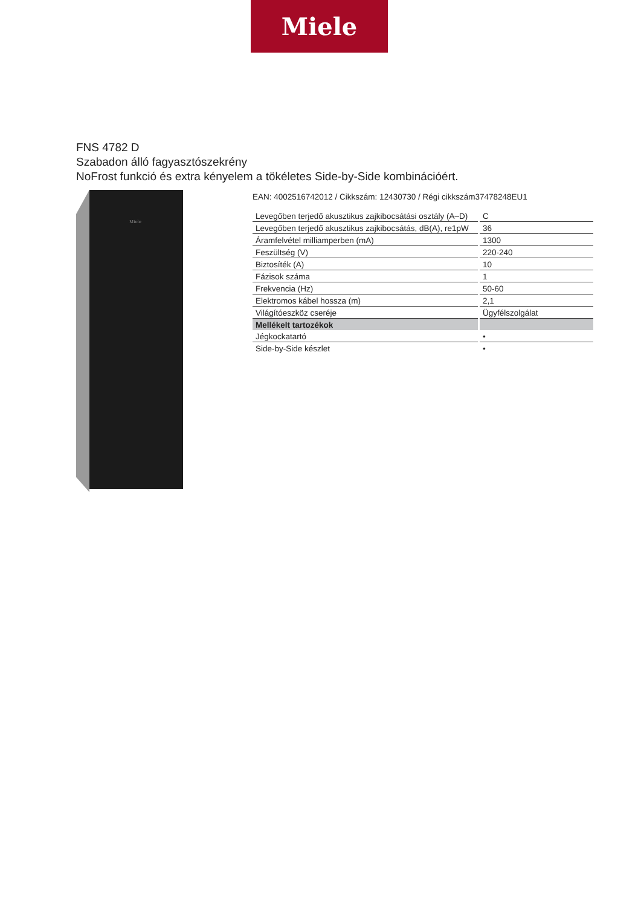Miele
FNS 4782 D
Szabadon álló fagyasztószekrény
NoFrost funkció és extra kényelem a tökéletes Side-by-Side kombinációért.
Miele
EAN: 4002516742012 / Cikkszám: 12430730 / Régi cikkszám37478248EU1
| Levegőben terjedő akusztikus zajkibocsátási osztály (A–D) | C |
| Levegőben terjedő akusztikus zajkibocsátás, dB(A), re1pW | 36 |
| Áramfelvétel milliamperben (mA) | 1300 |
| Feszültség (V) | 220-240 |
| Biztosíték (A) | 10 |
| Fázisok száma | 1 |
| Frekvencia (Hz) | 50-60 |
| Elektromos kábel hossza (m) | 2,1 |
| Világítóeszköz cseréje | Ügyfélszolgálat |
| Mellékelt tartozékok | |
| Jégkockatartó | • |
| Side-by-Side készlet | • |